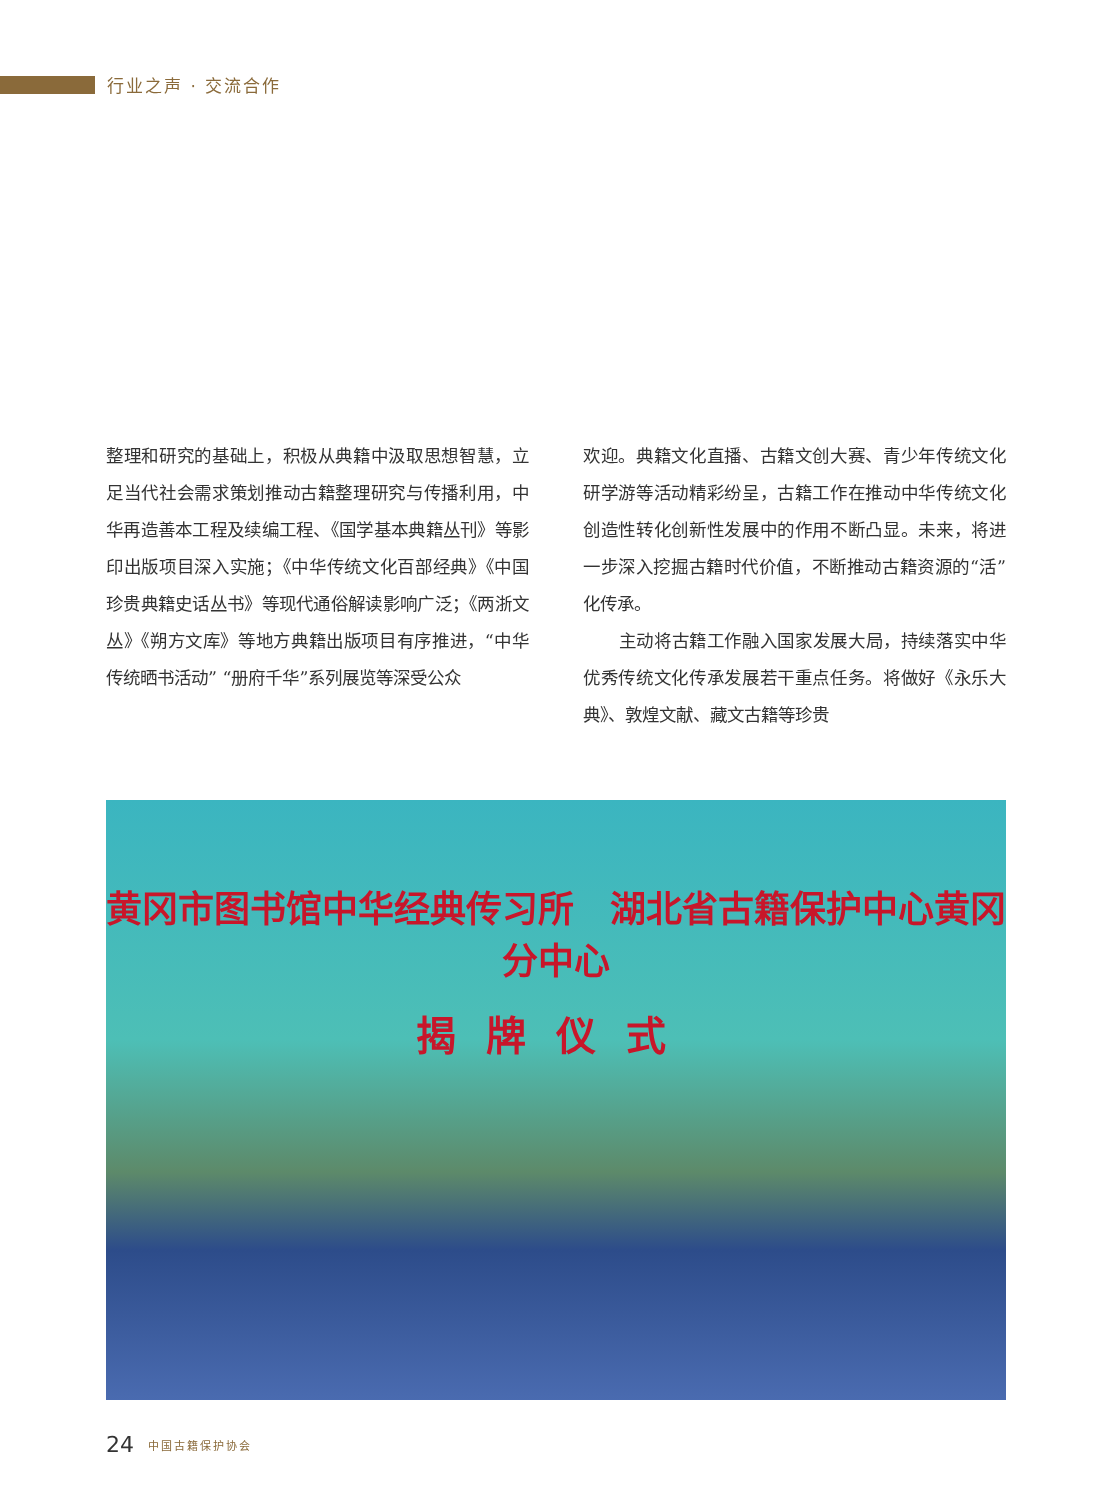行业之声 · 交流合作
整理和研究的基础上，积极从典籍中汲取思想智慧，立足当代社会需求策划推动古籍整理研究与传播利用，中华再造善本工程及续编工程、《国学基本典籍丛刊》等影印出版项目深入实施；《中华传统文化百部经典》《中国珍贵典籍史话丛书》等现代通俗解读影响广泛；《两浙文丛》《朔方文库》等地方典籍出版项目有序推进，“中华传统晒书活动” “册府千华”系列展览等深受公众
欢迎。典籍文化直播、古籍文创大赛、青少年传统文化研学游等活动精彩纷呈，古籍工作在推动中华传统文化创造性转化创新性发展中的作用不断凸显。未来，将进一步深入挖掘古籍时代价值，不断推动古籍资源的“活”化传承。
  主动将古籍工作融入国家发展大局，持续落实中华优秀传统文化传承发展若干重点任务。将做好《永乐大典》、敦煌文献、藏文古籍等珍贵
黄冈市图书馆中华经典传习所　湖北省古籍保护中心黄冈分中心
揭牌仪式
24 中国古籍保护协会